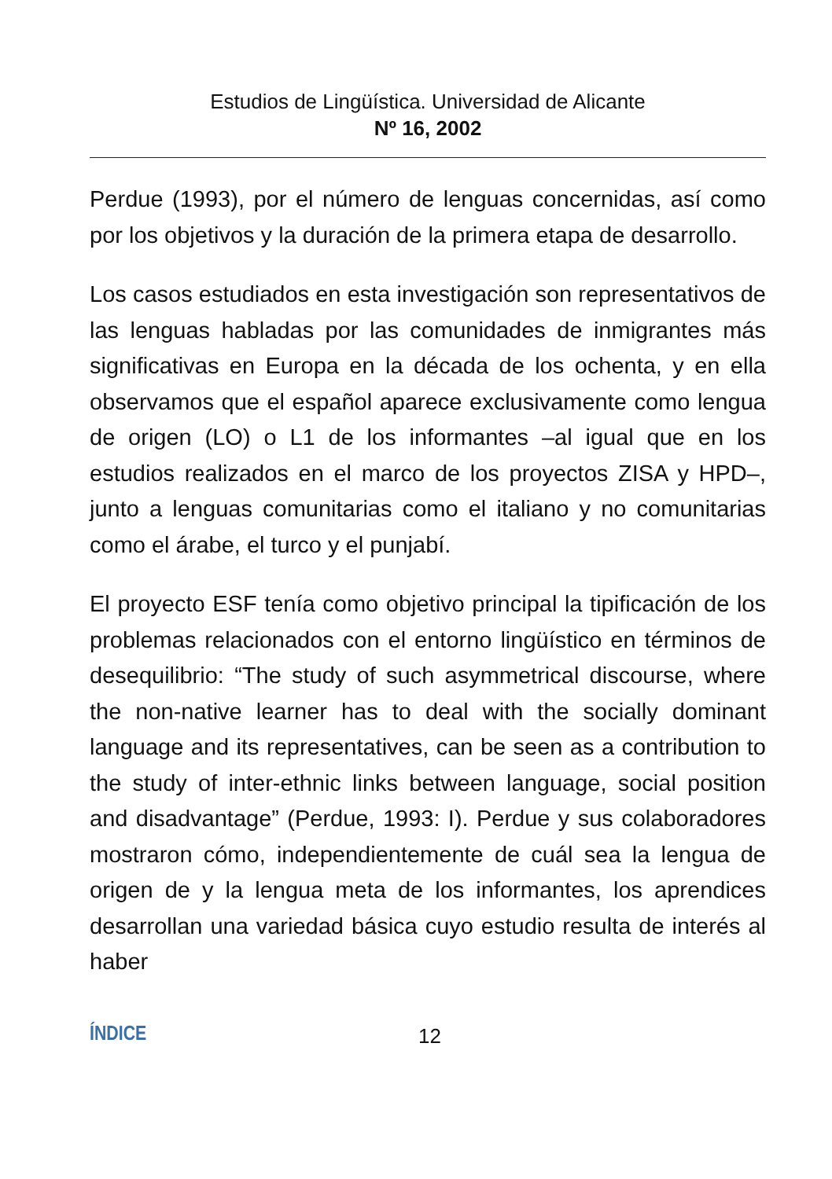Estudios de Lingüística. Universidad de Alicante
Nº 16, 2002
Perdue (1993), por el número de lenguas concernidas, así como por los objetivos y la duración de la primera etapa de desarrollo.
Los casos estudiados en esta investigación son representativos de las lenguas habladas por las comunidades de inmigrantes más significativas en Europa en la década de los ochenta, y en ella observamos que el español aparece exclusivamente como lengua de origen (LO) o L1 de los informantes –al igual que en los estudios realizados en el marco de los proyectos ZISA y HPD–, junto a lenguas comunitarias como el italiano y no comunitarias como el árabe, el turco y el punjabí.
El proyecto ESF tenía como objetivo principal la tipificación de los problemas relacionados con el entorno lingüístico en términos de desequilibrio: “The study of such asymmetrical discourse, where the non-native learner has to deal with the socially dominant language and its representatives, can be seen as a contribution to the study of inter-ethnic links between language, social position and disadvantage” (Perdue, 1993: I). Perdue y sus colaboradores mostraron cómo, independientemente de cuál sea la lengua de origen de y la lengua meta de los informantes, los aprendices desarrollan una variedad básica cuyo estudio resulta de interés al haber
ÍNDICE 12